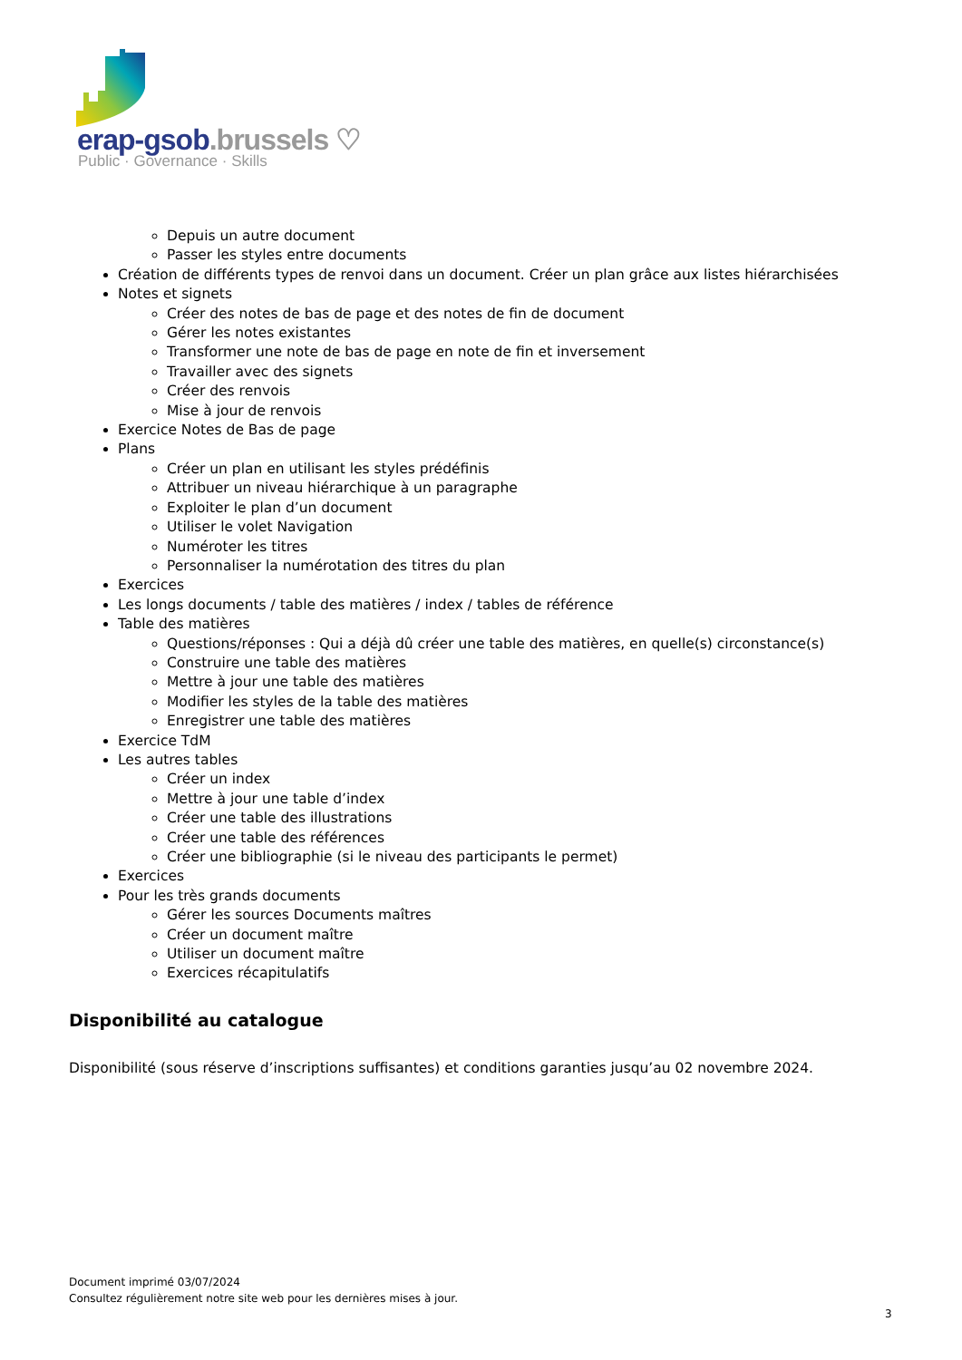erap-gsob.brussels ♡
Public · Governance · Skills
Depuis un autre document
Passer les styles entre documents
Création de différents types de renvoi dans un document. Créer un plan grâce aux listes hiérarchisées
Notes et signets
Créer des notes de bas de page et des notes de fin de document
Gérer les notes existantes
Transformer une note de bas de page en note de fin et inversement
Travailler avec des signets
Créer des renvois
Mise à jour de renvois
Exercice Notes de Bas de page
Plans
Créer un plan en utilisant les styles prédéfinis
Attribuer un niveau hiérarchique à un paragraphe
Exploiter le plan d’un document
Utiliser le volet Navigation
Numéroter les titres
Personnaliser la numérotation des titres du plan
Exercices
Les longs documents / table des matières / index / tables de référence
Table des matières
Questions/réponses : Qui a déjà dû créer une table des matières, en quelle(s) circonstance(s)
Construire une table des matières
Mettre à jour une table des matières
Modifier les styles de la table des matières
Enregistrer une table des matières
Exercice TdM
Les autres tables
Créer un index
Mettre à jour une table d’index
Créer une table des illustrations
Créer une table des références
Créer une bibliographie (si le niveau des participants le permet)
Exercices
Pour les très grands documents
Gérer les sources Documents maîtres
Créer un document maître
Utiliser un document maître
Exercices récapitulatifs
Disponibilité au catalogue
Disponibilité (sous réserve d’inscriptions suffisantes) et conditions garanties jusqu’au 02 novembre 2024.
Document imprimé 03/07/2024
Consultez régulièrement notre site web pour les dernières mises à jour.
3